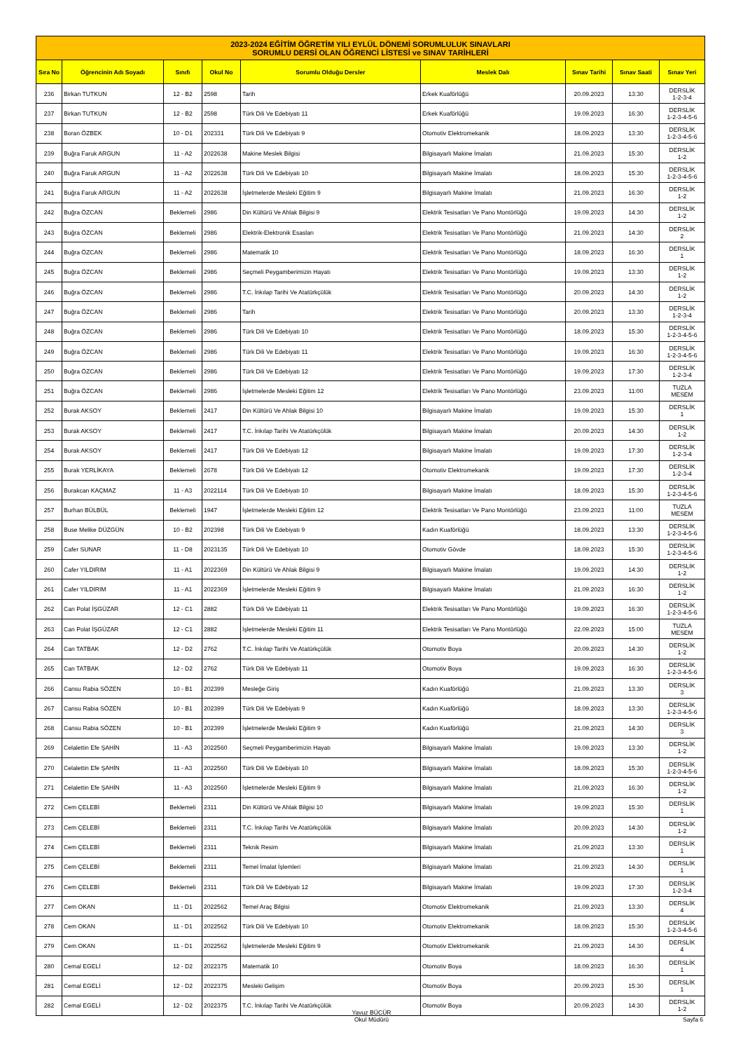| 2023-2024 EĞİTİM ÖĞRETİM YILI EYLÜL DÖNEMİ SORUMLULUK SINAVLARI SORUMLU DERSİ OLAN ÖĞRENCİ LİSTESİ ve SINAV TARİHLERİ | | | | | | | | |
| --- | --- | --- | --- | --- | --- | --- | --- | --- |
| Sıra No | Öğrencinin Adı Soyadı | Sınıfı | Okul No | Sorumlu Olduğu Dersler | Meslek Dalı | Sınav Tarihi | Sınav Saati | Sınav Yeri |
| 236 | Birkan TUTKUN | 12 - B2 | 2598 | Tarih | Erkek Kuaförlüğü | 20.09.2023 | 13:30 | DERSLİK 1-2-3-4 |
| 237 | Birkan TUTKUN | 12 - B2 | 2598 | Türk Dili Ve Edebiyatı 11 | Erkek Kuaförlüğü | 19.09.2023 | 16:30 | DERSLİK 1-2-3-4-5-6 |
| 238 | Boran ÖZBEK | 10 - D1 | 202331 | Türk Dili Ve Edebiyatı 9 | Otomotiv Elektromekanik | 18.09.2023 | 13:30 | DERSLİK 1-2-3-4-5-6 |
| 239 | Buğra Faruk ARGUN | 11 - A2 | 2022638 | Makine Meslek Bilgisi | Bilgisayarlı Makine İmalatı | 21.09.2023 | 15:30 | DERSLİK 1-2 |
| 240 | Buğra Faruk ARGUN | 11 - A2 | 2022638 | Türk Dili Ve Edebiyatı 10 | Bilgisayarlı Makine İmalatı | 18.09.2023 | 15:30 | DERSLİK 1-2-3-4-5-6 |
| 241 | Buğra Faruk ARGUN | 11 - A2 | 2022638 | İşletmelerde Mesleki Eğitim 9 | Bilgisayarlı Makine İmalatı | 21.09.2023 | 16:30 | DERSLİK 1-2 |
| 242 | Buğra ÖZCAN | Beklemeli | 2986 | Din Kültürü Ve Ahlak Bilgisi 9 | Elektrik Tesisatları Ve Pano Montörlüğü | 19.09.2023 | 14:30 | DERSLİK 1-2 |
| 243 | Buğra ÖZCAN | Beklemeli | 2986 | Elektrik-Elektronik Esasları | Elektrik Tesisatları Ve Pano Montörlüğü | 21.09.2023 | 14:30 | DERSLİK 2 |
| 244 | Buğra ÖZCAN | Beklemeli | 2986 | Matematik 10 | Elektrik Tesisatları Ve Pano Montörlüğü | 18.09.2023 | 16:30 | DERSLİK 1 |
| 245 | Buğra ÖZCAN | Beklemeli | 2986 | Seçmeli Peygamberimizin Hayatı | Elektrik Tesisatları Ve Pano Montörlüğü | 19.09.2023 | 13:30 | DERSLİK 1-2 |
| 246 | Buğra ÖZCAN | Beklemeli | 2986 | T.C. İnkılap Tarihi Ve Atatürkçülük | Elektrik Tesisatları Ve Pano Montörlüğü | 20.09.2023 | 14:30 | DERSLİK 1-2 |
| 247 | Buğra ÖZCAN | Beklemeli | 2986 | Tarih | Elektrik Tesisatları Ve Pano Montörlüğü | 20.09.2023 | 13:30 | DERSLİK 1-2-3-4 |
| 248 | Buğra ÖZCAN | Beklemeli | 2986 | Türk Dili Ve Edebiyatı 10 | Elektrik Tesisatları Ve Pano Montörlüğü | 18.09.2023 | 15:30 | DERSLİK 1-2-3-4-5-6 |
| 249 | Buğra ÖZCAN | Beklemeli | 2986 | Türk Dili Ve Edebiyatı 11 | Elektrik Tesisatları Ve Pano Montörlüğü | 19.09.2023 | 16:30 | DERSLİK 1-2-3-4-5-6 |
| 250 | Buğra ÖZCAN | Beklemeli | 2986 | Türk Dili Ve Edebiyatı 12 | Elektrik Tesisatları Ve Pano Montörlüğü | 19.09.2023 | 17:30 | DERSLİK 1-2-3-4 |
| 251 | Buğra ÖZCAN | Beklemeli | 2986 | İşletmelerde Mesleki Eğitim 12 | Elektrik Tesisatları Ve Pano Montörlüğü | 23.09.2023 | 11:00 | TUZLA MESEM |
| 252 | Burak AKSOY | Beklemeli | 2417 | Din Kültürü Ve Ahlak Bilgisi 10 | Bilgisayarlı Makine İmalatı | 19.09.2023 | 15:30 | DERSLİK 1 |
| 253 | Burak AKSOY | Beklemeli | 2417 | T.C. İnkılap Tarihi Ve Atatürkçülük | Bilgisayarlı Makine İmalatı | 20.09.2023 | 14:30 | DERSLİK 1-2 |
| 254 | Burak AKSOY | Beklemeli | 2417 | Türk Dili Ve Edebiyatı 12 | Bilgisayarlı Makine İmalatı | 19.09.2023 | 17:30 | DERSLİK 1-2-3-4 |
| 255 | Burak YERLİKAYA | Beklemeli | 2678 | Türk Dili Ve Edebiyatı 12 | Otomotiv Elektromekanik | 19.09.2023 | 17:30 | DERSLİK 1-2-3-4 |
| 256 | Burakcan KAÇMAZ | 11 - A3 | 2022114 | Türk Dili Ve Edebiyatı 10 | Bilgisayarlı Makine İmalatı | 18.09.2023 | 15:30 | DERSLİK 1-2-3-4-5-6 |
| 257 | Burhan BÜLBÜL | Beklemeli | 1947 | İşletmelerde Mesleki Eğitim 12 | Elektrik Tesisatları Ve Pano Montörlüğü | 23.09.2023 | 11:00 | TUZLA MESEM |
| 258 | Buse Melike DÜZGÜN | 10 - B2 | 202398 | Türk Dili Ve Edebiyatı 9 | Kadın Kuaförlüğü | 18.09.2023 | 13:30 | DERSLİK 1-2-3-4-5-6 |
| 259 | Cafer SUNAR | 11 - D8 | 2023135 | Türk Dili Ve Edebiyatı 10 | Otomotiv Gövde | 18.09.2023 | 15:30 | DERSLİK 1-2-3-4-5-6 |
| 260 | Cafer YILDIRIM | 11 - A1 | 2022369 | Din Kültürü Ve Ahlak Bilgisi 9 | Bilgisayarlı Makine İmalatı | 19.09.2023 | 14:30 | DERSLİK 1-2 |
| 261 | Cafer YILDIRIM | 11 - A1 | 2022369 | İşletmelerde Mesleki Eğitim 9 | Bilgisayarlı Makine İmalatı | 21.09.2023 | 16:30 | DERSLİK 1-2 |
| 262 | Can Polat İŞGÜZAR | 12 - C1 | 2882 | Türk Dili Ve Edebiyatı 11 | Elektrik Tesisatları Ve Pano Montörlüğü | 19.09.2023 | 16:30 | DERSLİK 1-2-3-4-5-6 |
| 263 | Can Polat İŞGÜZAR | 12 - C1 | 2882 | İşletmelerde Mesleki Eğitim 11 | Elektrik Tesisatları Ve Pano Montörlüğü | 22.09.2023 | 15:00 | TUZLA MESEM |
| 264 | Can TATBAK | 12 - D2 | 2762 | T.C. İnkılap Tarihi Ve Atatürkçülük | Otomotiv Boya | 20.09.2023 | 14:30 | DERSLİK 1-2 |
| 265 | Can TATBAK | 12 - D2 | 2762 | Türk Dili Ve Edebiyatı 11 | Otomotiv Boya | 19.09.2023 | 16:30 | DERSLİK 1-2-3-4-5-6 |
| 266 | Cansu Rabia SÖZEN | 10 - B1 | 202399 | Mesleğe Giriş | Kadın Kuaförlüğü | 21.09.2023 | 13:30 | DERSLİK 3 |
| 267 | Cansu Rabia SÖZEN | 10 - B1 | 202399 | Türk Dili Ve Edebiyatı 9 | Kadın Kuaförlüğü | 18.09.2023 | 13:30 | DERSLİK 1-2-3-4-5-6 |
| 268 | Cansu Rabia SÖZEN | 10 - B1 | 202399 | İşletmelerde Mesleki Eğitim 9 | Kadın Kuaförlüğü | 21.09.2023 | 14:30 | DERSLİK 3 |
| 269 | Celalettin Efe ŞAHİN | 11 - A3 | 2022560 | Seçmeli Peygamberimizin Hayatı | Bilgisayarlı Makine İmalatı | 19.09.2023 | 13:30 | DERSLİK 1-2 |
| 270 | Celalettin Efe ŞAHİN | 11 - A3 | 2022560 | Türk Dili Ve Edebiyatı 10 | Bilgisayarlı Makine İmalatı | 18.09.2023 | 15:30 | DERSLİK 1-2-3-4-5-6 |
| 271 | Celalettin Efe ŞAHİN | 11 - A3 | 2022560 | İşletmelerde Mesleki Eğitim 9 | Bilgisayarlı Makine İmalatı | 21.09.2023 | 16:30 | DERSLİK 1-2 |
| 272 | Cem ÇELEBİ | Beklemeli | 2311 | Din Kültürü Ve Ahlak Bilgisi 10 | Bilgisayarlı Makine İmalatı | 19.09.2023 | 15:30 | DERSLİK 1 |
| 273 | Cem ÇELEBİ | Beklemeli | 2311 | T.C. İnkılap Tarihi Ve Atatürkçülük | Bilgisayarlı Makine İmalatı | 20.09.2023 | 14:30 | DERSLİK 1-2 |
| 274 | Cem ÇELEBİ | Beklemeli | 2311 | Teknik Resim | Bilgisayarlı Makine İmalatı | 21.09.2023 | 13:30 | DERSLİK 1 |
| 275 | Cem ÇELEBİ | Beklemeli | 2311 | Temel İmalat İşlemleri | Bilgisayarlı Makine İmalatı | 21.09.2023 | 14:30 | DERSLİK 1 |
| 276 | Cem ÇELEBİ | Beklemeli | 2311 | Türk Dili Ve Edebiyatı 12 | Bilgisayarlı Makine İmalatı | 19.09.2023 | 17:30 | DERSLİK 1-2-3-4 |
| 277 | Cem OKAN | 11 - D1 | 2022562 | Temel Araç Bilgisi | Otomotiv Elektromekanik | 21.09.2023 | 13:30 | DERSLİK 4 |
| 278 | Cem OKAN | 11 - D1 | 2022562 | Türk Dili Ve Edebiyatı 10 | Otomotiv Elektromekanik | 18.09.2023 | 15:30 | DERSLİK 1-2-3-4-5-6 |
| 279 | Cem OKAN | 11 - D1 | 2022562 | İşletmelerde Mesleki Eğitim 9 | Otomotiv Elektromekanik | 21.09.2023 | 14:30 | DERSLİK 4 |
| 280 | Cemal EGELİ | 12 - D2 | 2022375 | Matematik 10 | Otomotiv Boya | 18.09.2023 | 16:30 | DERSLİK 1 |
| 281 | Cemal EGELİ | 12 - D2 | 2022375 | Mesleki Gelişim | Otomotiv Boya | 20.09.2023 | 15:30 | DERSLİK 1 |
| 282 | Cemal EGELİ | 12 - D2 | 2022375 | T.C. İnkılap Tarihi Ve Atatürkçülük | Otomotiv Boya | 20.09.2023 | 14:30 | DERSLİK 1-2 |
Yavuz BÜCÜR
Okul Müdürü
Sayfa 6